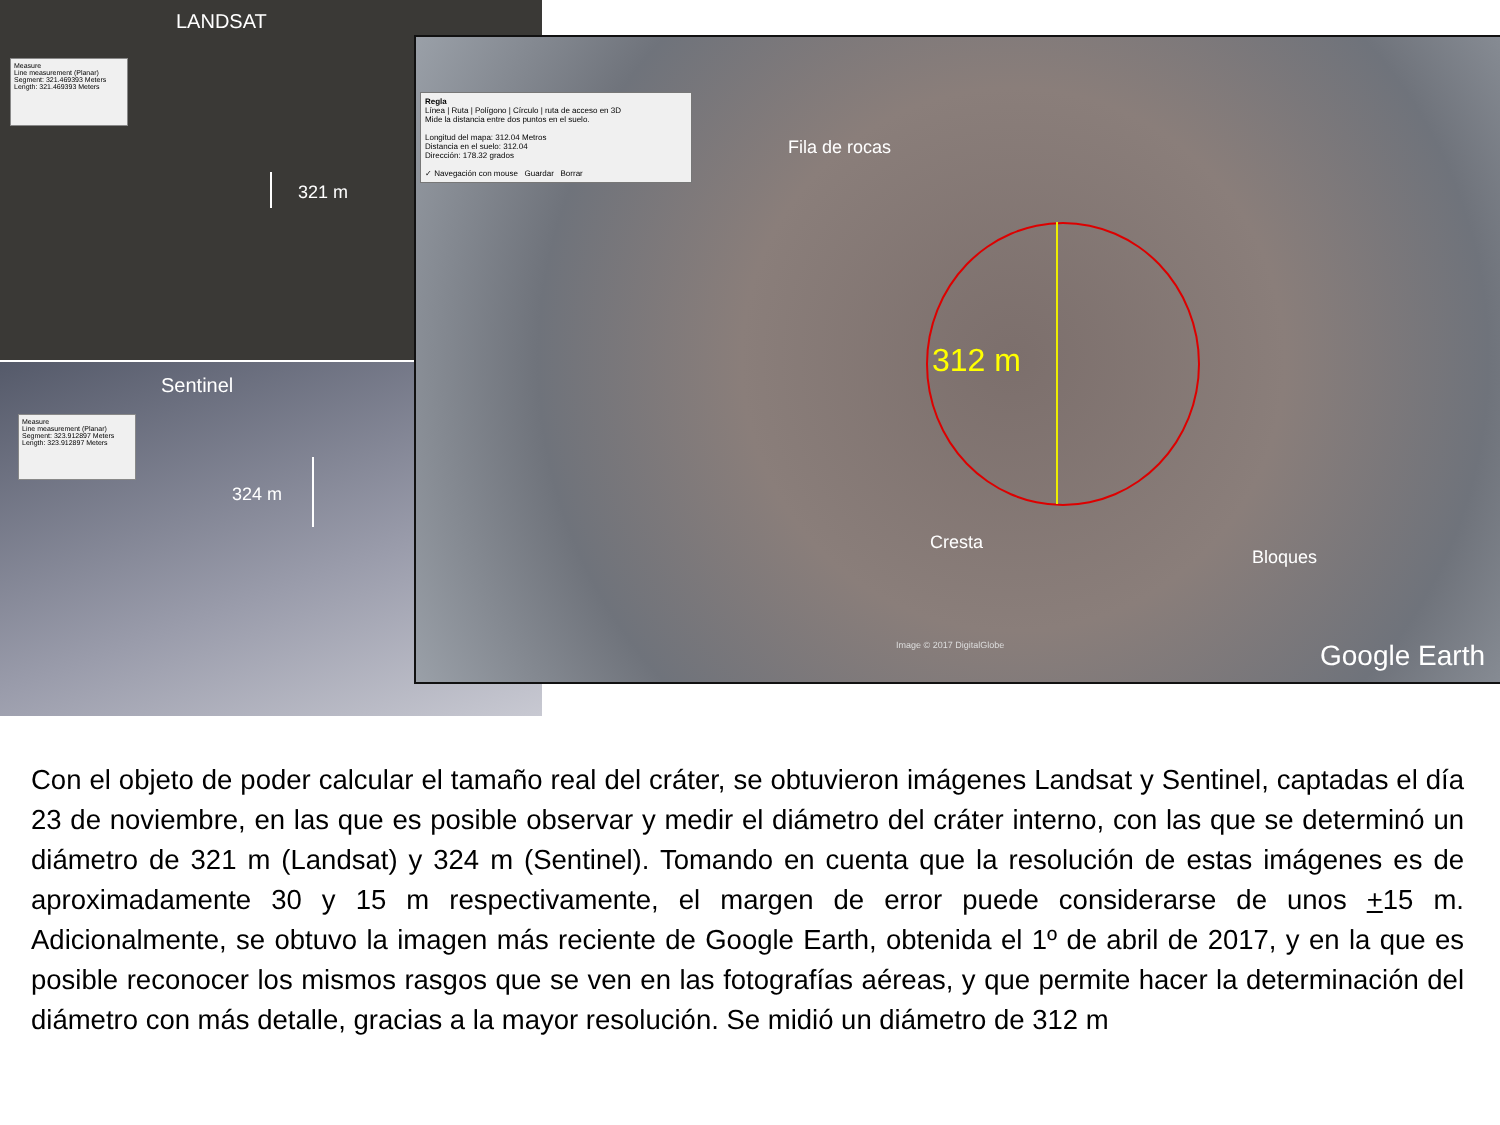LANDSAT
Measure
Line measurement (Planar)
Segment: 321.469393 Meters
Length: 321.469393 Meters
321 m
Sentinel
Measure
Line measurement (Planar)
Segment: 323.912897 Meters
Length: 323.912897 Meters
324 m
Regla
Línea | Ruta | Polígono | Círculo | ruta de acceso en 3D
Mide la distancia entre dos puntos en el suelo.
Longitud del mapa: 312.04 Metros
Distancia en el suelo: 312.04
Dirección: 178.32 grados
✓ Navegación con mouse Guardar Borrar
Fila de rocas
312 m
Cresta
Bloques
Image © 2017 DigitalGlobe Google Earth
Con el objeto de poder calcular el tamaño real del cráter, se obtuvieron imágenes Landsat y Sentinel, captadas el día 23 de noviembre, en las que es posible observar y medir el diámetro del cráter interno, con las que se determinó un diámetro de 321 m (Landsat) y 324 m (Sentinel). Tomando en cuenta que la resolución de estas imágenes es de aproximadamente 30 y 15 m respectivamente, el margen de error puede considerarse de unos +15 m. Adicionalmente, se obtuvo la imagen más reciente de Google Earth, obtenida el 1º de abril de 2017, y en la que es posible reconocer los mismos rasgos que se ven en las fotografías aéreas, y que permite hacer la determinación del diámetro con más detalle, gracias a la mayor resolución. Se midió un diámetro de 312 m